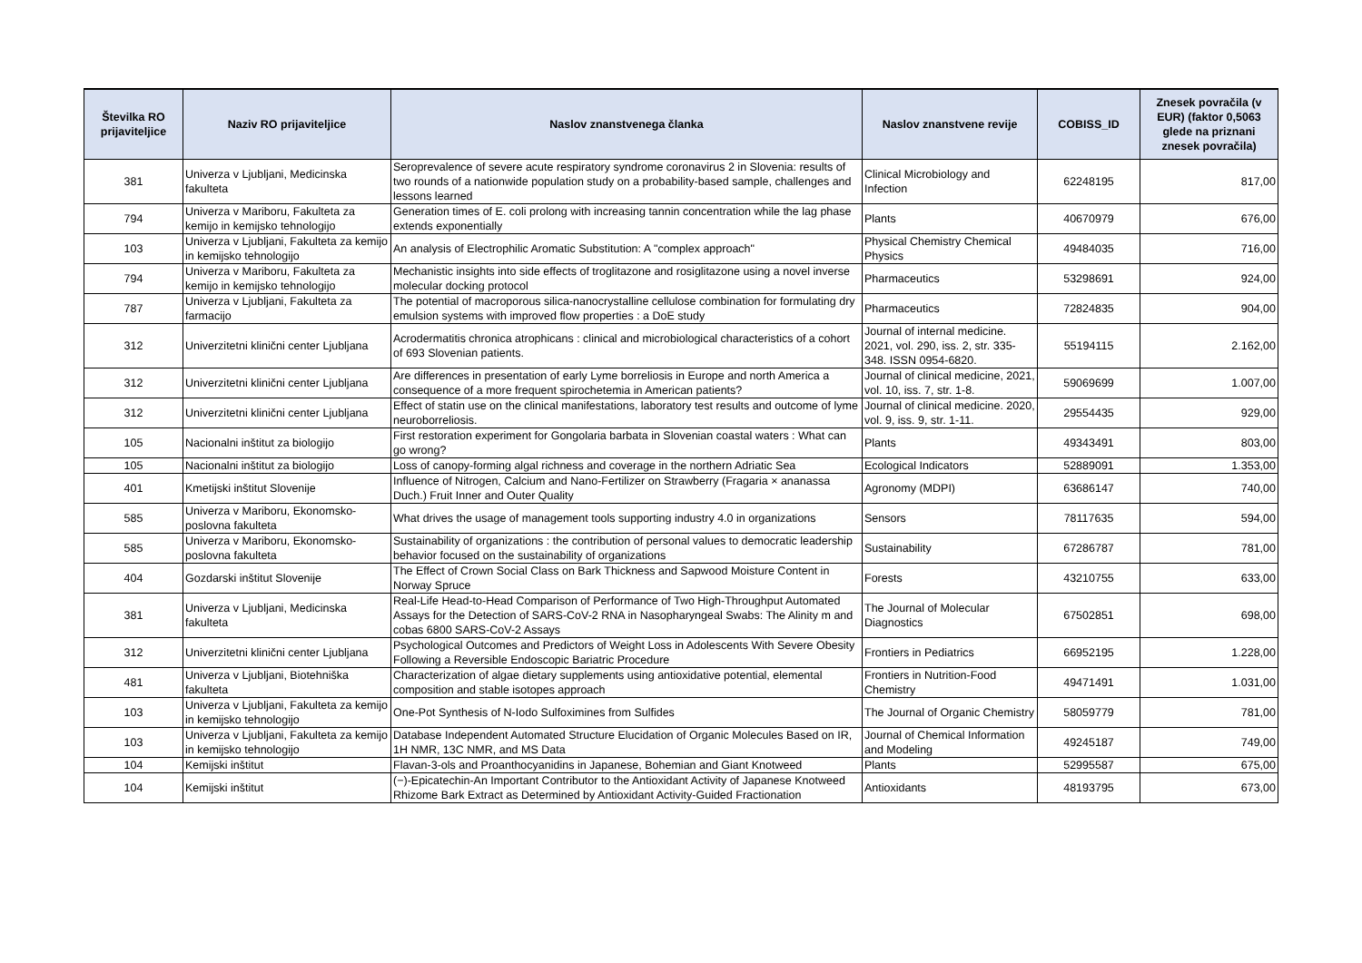| Številka RO prijaviteljice | Naziv RO prijaviteljice | Naslov znanstvenega članka | Naslov znanstvene revije | COBISS_ID | Znesek povračila (v EUR) (faktor 0,5063 glede na priznani znesek povračila) |
| --- | --- | --- | --- | --- | --- |
| 381 | Univerza v Ljubljani, Medicinska fakulteta | Seroprevalence of severe acute respiratory syndrome coronavirus 2 in Slovenia: results of two rounds of a nationwide population study on a probability-based sample, challenges and lessons learned | Clinical Microbiology and Infection | 62248195 | 817,00 |
| 794 | Univerza v Mariboru, Fakulteta za kemijo in kemijsko tehnologijo | Generation times of E. coli prolong with increasing tannin concentration while the lag phase extends exponentially | Plants | 40670979 | 676,00 |
| 103 | Univerza v Ljubljani, Fakulteta za kemijo in kemijsko tehnologijo | An analysis of Electrophilic Aromatic Substitution: A "complex approach" | Physical Chemistry Chemical Physics | 49484035 | 716,00 |
| 794 | Univerza v Mariboru, Fakulteta za kemijo in kemijsko tehnologijo | Mechanistic insights into side effects of troglitazone and rosiglitazone using a novel inverse molecular docking protocol | Pharmaceutics | 53298691 | 924,00 |
| 787 | Univerza v Ljubljani, Fakulteta za farmacijo | The potential of macroporous silica-nanocrystalline cellulose combination for formulating dry emulsion systems with improved flow properties : a DoE study | Pharmaceutics | 72824835 | 904,00 |
| 312 | Univerzitetni klinični center Ljubljana | Acrodermatitis chronica atrophicans : clinical and microbiological characteristics of a cohort of 693 Slovenian patients. | Journal of internal medicine. 2021, vol. 290, iss. 2, str. 335-348. ISSN 0954-6820. | 55194115 | 2.162,00 |
| 312 | Univerzitetni klinični center Ljubljana | Are differences in presentation of early Lyme borreliosis in Europe and north America a consequence of a more frequent spirochetemia in American patients? | Journal of clinical medicine, 2021, vol. 10, iss. 7, str. 1-8. | 59069699 | 1.007,00 |
| 312 | Univerzitetni klinični center Ljubljana | Effect of statin use on the clinical manifestations, laboratory test results and outcome of lyme neuroborreliosis. | Journal of clinical medicine. 2020, vol. 9, iss. 9, str. 1-11. | 29554435 | 929,00 |
| 105 | Nacionalni inštitut za biologijo | First restoration experiment for Gongolaria barbata in Slovenian coastal waters : What can go wrong? | Plants | 49343491 | 803,00 |
| 105 | Nacionalni inštitut za biologijo | Loss of canopy-forming algal richness and coverage in the northern Adriatic Sea | Ecological Indicators | 52889091 | 1.353,00 |
| 401 | Kmetijski inštitut Slovenije | Influence of Nitrogen, Calcium and Nano-Fertilizer on Strawberry (Fragaria × ananassa Duch.) Fruit Inner and Outer Quality | Agronomy (MDPI) | 63686147 | 740,00 |
| 585 | Univerza v Mariboru, Ekonomsko-poslovna fakulteta | What drives the usage of management tools supporting industry 4.0 in organizations | Sensors | 78117635 | 594,00 |
| 585 | Univerza v Mariboru, Ekonomsko-poslovna fakulteta | Sustainability of organizations : the contribution of personal values to democratic leadership behavior focused on the sustainability of organizations | Sustainability | 67286787 | 781,00 |
| 404 | Gozdarski inštitut Slovenije | The Effect of Crown Social Class on Bark Thickness and Sapwood Moisture Content in Norway Spruce | Forests | 43210755 | 633,00 |
| 381 | Univerza v Ljubljani, Medicinska fakulteta | Real-Life Head-to-Head Comparison of Performance of Two High-Throughput Automated Assays for the Detection of SARS-CoV-2 RNA in Nasopharyngeal Swabs: The Alinity m and cobas 6800 SARS-CoV-2 Assays | The Journal of Molecular Diagnostics | 67502851 | 698,00 |
| 312 | Univerzitetni klinični center Ljubljana | Psychological Outcomes and Predictors of Weight Loss in Adolescents With Severe Obesity Following a Reversible Endoscopic Bariatric Procedure | Frontiers in Pediatrics | 66952195 | 1.228,00 |
| 481 | Univerza v Ljubljani, Biotehniška fakulteta | Characterization of algae dietary supplements using antioxidative potential, elemental composition and stable isotopes approach | Frontiers in Nutrition-Food Chemistry | 49471491 | 1.031,00 |
| 103 | Univerza v Ljubljani, Fakulteta za kemijo in kemijsko tehnologijo | One-Pot Synthesis of N-Iodo Sulfoximines from Sulfides | The Journal of Organic Chemistry | 58059779 | 781,00 |
| 103 | Univerza v Ljubljani, Fakulteta za kemijo in kemijsko tehnologijo | Database Independent Automated Structure Elucidation of Organic Molecules Based on IR, 1H NMR, 13C NMR, and MS Data | Journal of Chemical Information and Modeling | 49245187 | 749,00 |
| 104 | Kemijski inštitut | Flavan-3-ols and Proanthocyanidins in Japanese, Bohemian and Giant Knotweed | Plants | 52995587 | 675,00 |
| 104 | Kemijski inštitut | (−)-Epicatechin-An Important Contributor to the Antioxidant Activity of Japanese Knotweed Rhizome Bark Extract as Determined by Antioxidant Activity-Guided Fractionation | Antioxidants | 48193795 | 673,00 |